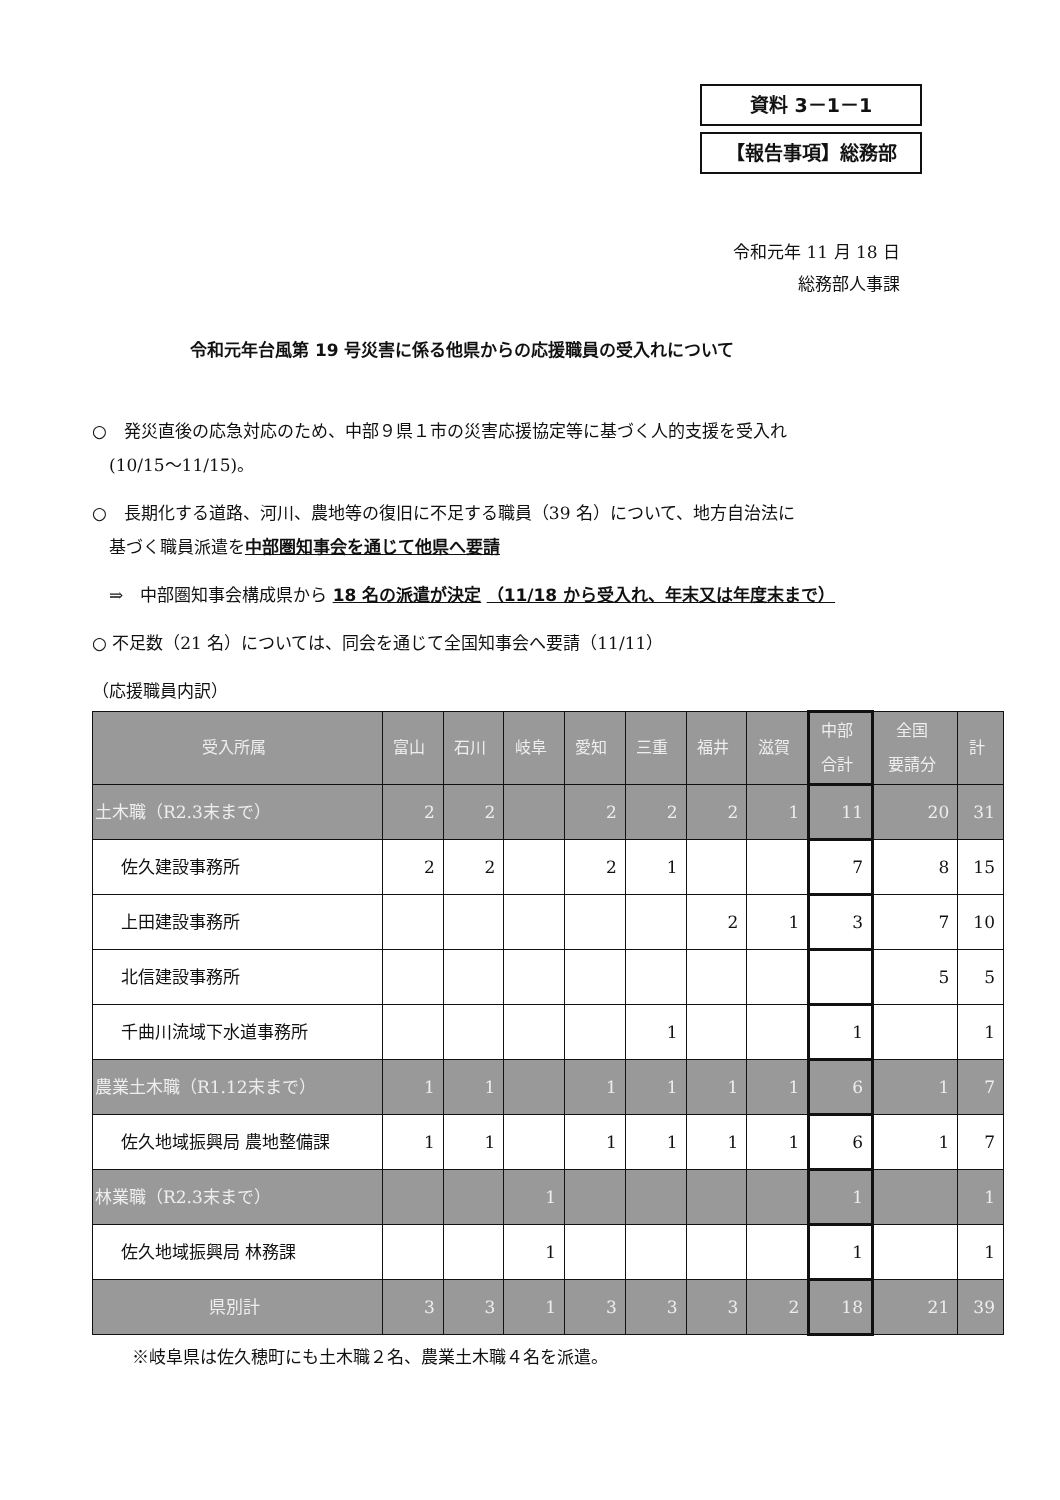資料 3－1－1
【報告事項】総務部
令和元年 11 月 18 日
総務部人事課
令和元年台風第 19 号災害に係る他県からの応援職員の受入れについて
○　発災直後の応急対応のため、中部９県１市の災害応援協定等に基づく人的支援を受入れ
　(10/15～11/15)。
○　長期化する道路、河川、農地等の復旧に不足する職員（39 名）について、地方自治法に
　基づく職員派遣を中部圏知事会を通じて他県へ要請
　⇒　中部圏知事会構成県から 18 名の派遣が決定 （11/18 から受入れ、年末又は年度末まで）
○ 不足数（21 名）については、同会を通じて全国知事会へ要請（11/11）
（応援職員内訳）
| 受入所属 | 富山 | 石川 | 岐阜 | 愛知 | 三重 | 福井 | 滋賀 | 中部 合計 | 全国 要請分 | 計 |
| --- | --- | --- | --- | --- | --- | --- | --- | --- | --- | --- |
| 土木職（R2.3末まで） | 2 | 2 | | 2 | 2 | 2 | 1 | 11 | 20 | 31 |
| 佐久建設事務所 | 2 | 2 | | 2 | 1 | | | 7 | 8 | 15 |
| 上田建設事務所 | | | | | | 2 | 1 | 3 | 7 | 10 |
| 北信建設事務所 | | | | | | | | | 5 | 5 |
| 千曲川流域下水道事務所 | | | | | 1 | | | 1 | | 1 |
| 農業土木職（R1.12末まで） | 1 | 1 | | 1 | 1 | 1 | 1 | 6 | 1 | 7 |
| 佐久地域振興局 農地整備課 | 1 | 1 | | 1 | 1 | 1 | 1 | 6 | 1 | 7 |
| 林業職（R2.3末まで） | | | 1 | | | | | 1 | | 1 |
| 佐久地域振興局 林務課 | | | 1 | | | | | 1 | | 1 |
| 県別計 | 3 | 3 | 1 | 3 | 3 | 3 | 2 | 18 | 21 | 39 |
※岐阜県は佐久穂町にも土木職２名、農業土木職４名を派遣。